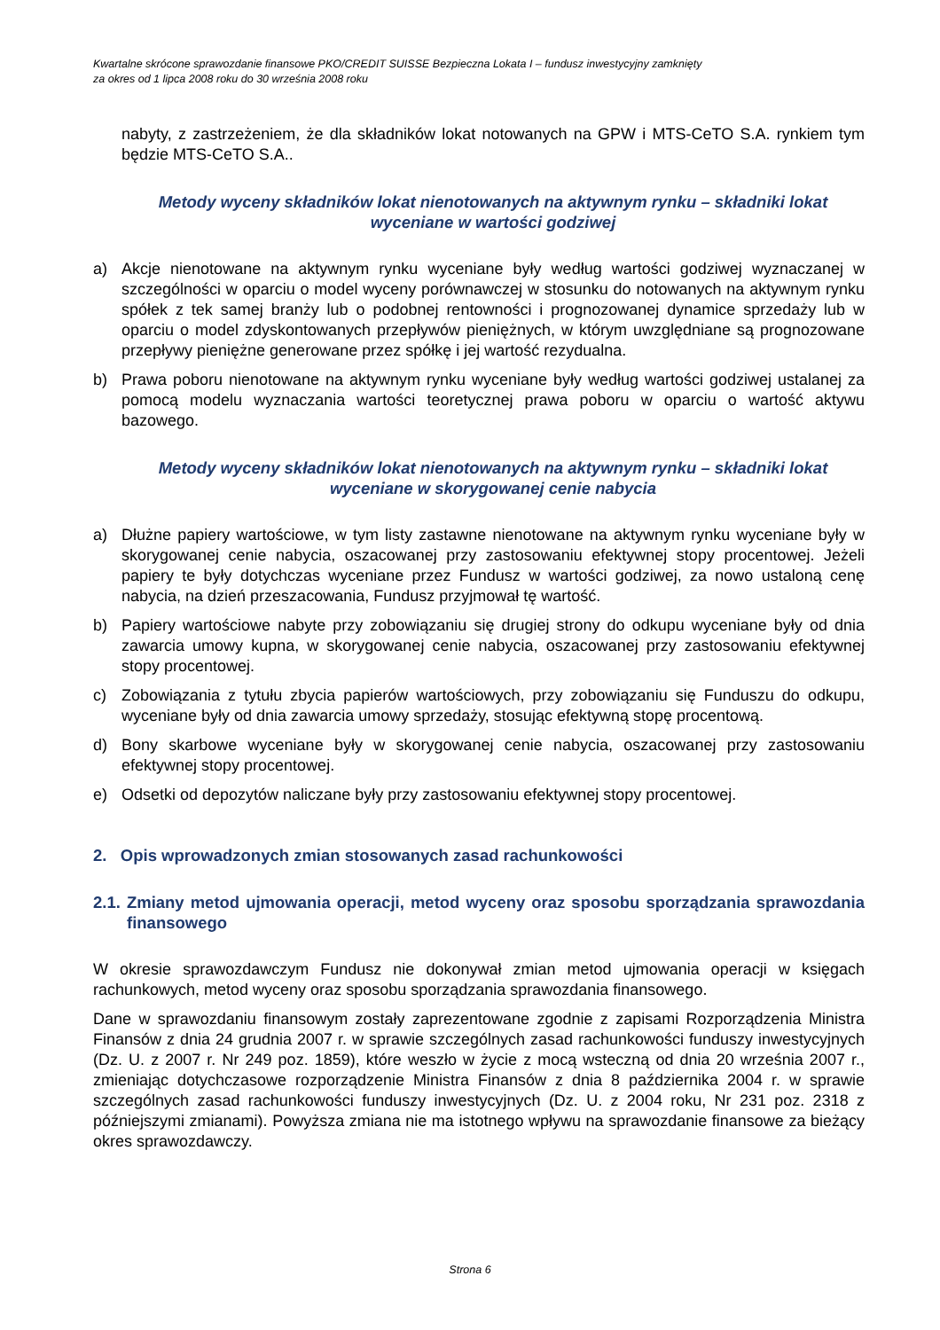Kwartalne skrócone sprawozdanie finansowe PKO/CREDIT SUISSE Bezpieczna Lokata I – fundusz inwestycyjny zamknięty
za okres od 1 lipca 2008 roku do 30 września 2008 roku
nabyty, z zastrzeżeniem, że dla składników lokat notowanych na GPW i MTS-CeTO S.A. rynkiem tym będzie MTS-CeTO S.A..
Metody wyceny składników lokat nienotowanych na aktywnym rynku – składniki lokat wyceniane w wartości godziwej
a) Akcje nienotowane na aktywnym rynku wyceniane były według wartości godziwej wyznaczanej w szczególności w oparciu o model wyceny porównawczej w stosunku do notowanych na aktywnym rynku spółek z tek samej branży lub o podobnej rentowności i prognozowanej dynamice sprzedaży lub w oparciu o model zdyskontowanych przepływów pieniężnych, w którym uwzględniane są prognozowane przepływy pieniężne generowane przez spółkę i jej wartość rezydualna.
b) Prawa poboru nienotowane na aktywnym rynku wyceniane były według wartości godziwej ustalanej za pomocą modelu wyznaczania wartości teoretycznej prawa poboru w oparciu o wartość aktywu bazowego.
Metody wyceny składników lokat nienotowanych na aktywnym rynku – składniki lokat wyceniane w skorygowanej cenie nabycia
a) Dłużne papiery wartościowe, w tym listy zastawne nienotowane na aktywnym rynku wyceniane były w skorygowanej cenie nabycia, oszacowanej przy zastosowaniu efektywnej stopy procentowej. Jeżeli papiery te były dotychczas wyceniane przez Fundusz w wartości godziwej, za nowo ustaloną cenę nabycia, na dzień przeszacowania, Fundusz przyjmował tę wartość.
b) Papiery wartościowe nabyte przy zobowiązaniu się drugiej strony do odkupu wyceniane były od dnia zawarcia umowy kupna, w skorygowanej cenie nabycia, oszacowanej przy zastosowaniu efektywnej stopy procentowej.
c) Zobowiązania z tytułu zbycia papierów wartościowych, przy zobowiązaniu się Funduszu do odkupu, wyceniane były od dnia zawarcia umowy sprzedaży, stosując efektywną stopę procentową.
d) Bony skarbowe wyceniane były w skorygowanej cenie nabycia, oszacowanej przy zastosowaniu efektywnej stopy procentowej.
e) Odsetki od depozytów naliczane były przy zastosowaniu efektywnej stopy procentowej.
2. Opis wprowadzonych zmian stosowanych zasad rachunkowości
2.1. Zmiany metod ujmowania operacji, metod wyceny oraz sposobu sporządzania sprawozdania finansowego
W okresie sprawozdawczym Fundusz nie dokonywał zmian metod ujmowania operacji w księgach rachunkowych, metod wyceny oraz sposobu sporządzania sprawozdania finansowego.
Dane w sprawozdaniu finansowym zostały zaprezentowane zgodnie z zapisami Rozporządzenia Ministra Finansów z dnia 24 grudnia 2007 r. w sprawie szczególnych zasad rachunkowości funduszy inwestycyjnych (Dz. U. z 2007 r. Nr 249 poz. 1859), które weszło w życie z mocą wsteczną od dnia 20 września 2007 r., zmieniając dotychczasowe rozporządzenie Ministra Finansów z dnia 8 października 2004 r. w sprawie szczególnych zasad rachunkowości funduszy inwestycyjnych (Dz. U. z 2004 roku, Nr 231 poz. 2318 z późniejszymi zmianami). Powyższa zmiana nie ma istotnego wpływu na sprawozdanie finansowe za bieżący okres sprawozdawczy.
Strona 6